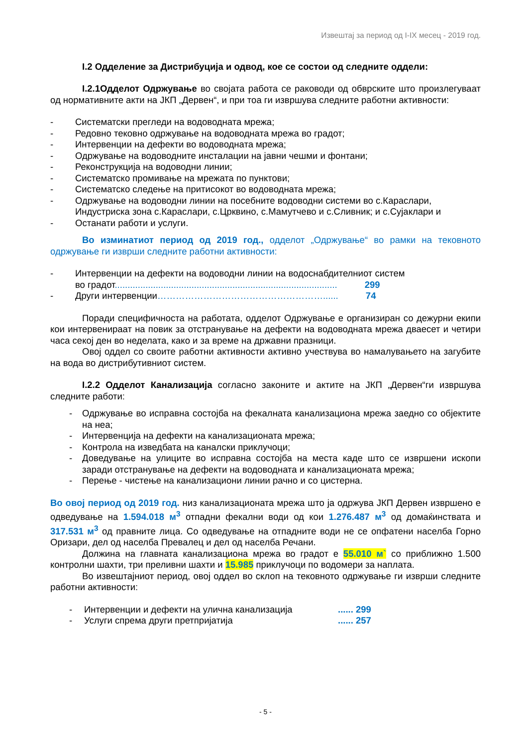Извештај за период од I-IX месец - 2019 год.
I.2 Одделение за Дистрибуција и одвод, кое се состои од следните оддели:
I.2.1Одделот Одржување во својата работа се раководи од обврските што произлегуваат од нормативните акти на ЈКП „Дервен“, и при тоа ги извршува следните работни активности:
- Систематски прегледи на водоводната мрежа;
- Редовно тековно одржување на водоводната мрежа во градот;
- Интервенции на дефекти во водоводната мрежа;
- Одржување на водоводните инсталации на јавни чешми и фонтани;
- Реконструкција на водоводни линии;
- Систематско промивање на мрежата по пунктови;
- Систематско следење на притисокот во водоводната мрежа;
- Одржување на водоводни линии на посебните водоводни системи во с.Караслари, Индустриска зона с.Караслари, с.Црквино, с.Мамутчево и с.Сливник; и с.Сујаклари и
- Останати работи и услуги.
Во изминатиот период од 2019 год., одделот „Одржување“ во рамки на тековното одржување ги изврши следните работни активности:
- Интервенции на дефекти на водоводни линии на водоснабдителниот систем
во градот....................................................................................... 299
- Други интервенции………………………………………………...... 74
Поради специфичноста на работата, одделот Одржување е организиран со дежурни екипи кои интервенираат на повик за отстранување на дефекти на водоводната мрежа дваесет и четири часа секој ден во неделата, како и за време на државни празници.
Овој оддел со своите работни активности активно учествува во намалувањето на загубите на вода во дистрибутивниот систем.
I.2.2 Одделот Канализација согласно законите и актите на ЈКП „Дервен“ги извршува следните работи:
- Одржување во исправна состојба на фекалната канализациона мрежа заедно со објектите на неа;
- Интервенција на дефекти на канализационата мрежа;
- Контрола на изведбата на каналски приклучоци;
- Доведување на улиците во исправна состојба на места каде што се извршени ископи заради отстранување на дефекти на водоводната и канализационата мрежа;
- Перење - чистење на канализациони линии рачно и со цистерна.
Во овој период од 2019 год. низ канализационата мрежа што ја одржува ЈКП Дервен извршено е одведување на 1.594.018 м<sup>3</sup> отпадни фекални води од кои 1.276.487 м<sup>3</sup> од домаќинствата и 317.531 м<sup>3</sup> од правните лица. Со одведување на отпадните води не се опфатени населба Горно Оризари, дел од населба Превалец и дел од населба Речани.
Должина на главната канализациона мрежа во градот е 55.010 м` со приближно 1.500 контролни шахти, три преливни шахти и 15.985 приклучоци по водомери за наплата.
Во извештајниот период, овој оддел во склоп на тековното одржување ги изврши следните работни активности:
- Интервенции и дефекти на улична канализација...... 299
- Услуги спрема други претпријатија...... 257
- 5 -